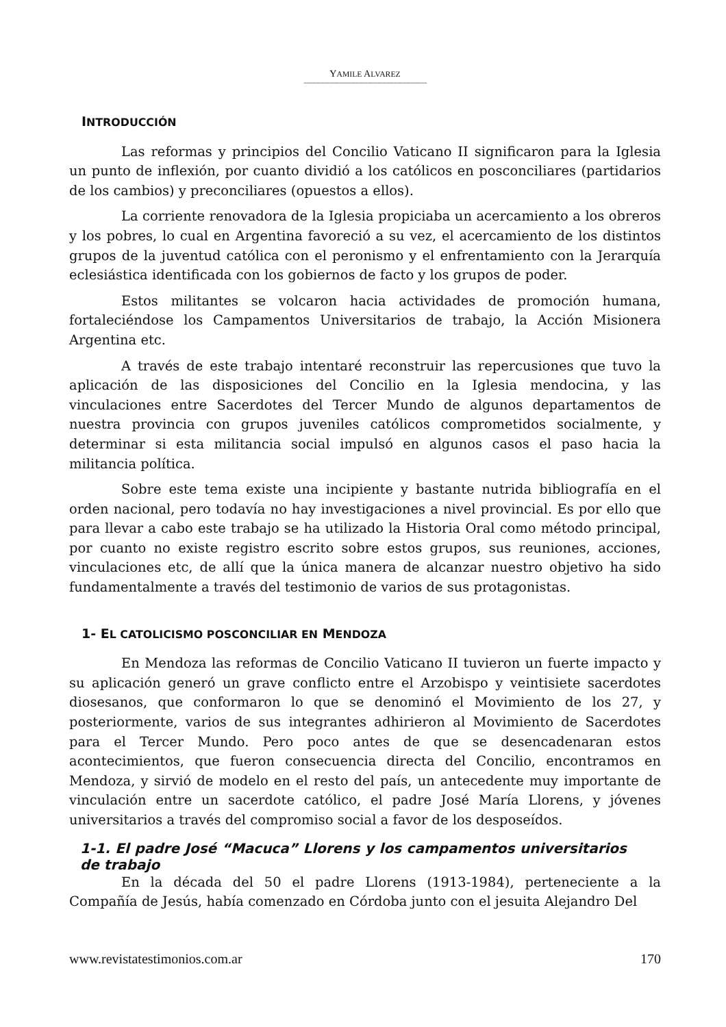YAMILE ALVAREZ
-----------------------------------------------------------------------------------
INTRODUCCIÓN
Las reformas y principios del Concilio Vaticano II significaron para la Iglesia un punto de inflexión, por cuanto dividió a los católicos en posconciliares (partidarios de los cambios) y preconciliares (opuestos a ellos).
La corriente renovadora de la Iglesia propiciaba un acercamiento a los obreros y los pobres, lo cual en Argentina favoreció a su vez, el acercamiento de los distintos grupos de la juventud católica con el peronismo y el enfrentamiento con la Jerarquía eclesiástica identificada con los gobiernos de facto y los grupos de poder.
Estos militantes se volcaron hacia actividades de promoción humana, fortaleciéndose los Campamentos Universitarios de trabajo, la Acción Misionera Argentina etc.
A través de este trabajo intentaré reconstruir las repercusiones que tuvo la aplicación de las disposiciones del Concilio en la Iglesia mendocina, y las vinculaciones entre Sacerdotes del Tercer Mundo de algunos departamentos de nuestra provincia con grupos juveniles católicos comprometidos socialmente, y determinar si esta militancia social impulsó en algunos casos el paso hacia la militancia política.
Sobre este tema existe una incipiente y bastante nutrida bibliografía en el orden nacional, pero todavía no hay investigaciones a nivel provincial. Es por ello que para llevar a cabo este trabajo se ha utilizado la Historia Oral como método principal, por cuanto no existe registro escrito sobre estos grupos, sus reuniones, acciones, vinculaciones etc, de allí que la única manera de alcanzar nuestro objetivo ha sido fundamentalmente a través del testimonio de varios de sus protagonistas.
1- EL CATOLICISMO POSCONCILIAR EN MENDOZA
En Mendoza las reformas de Concilio Vaticano II tuvieron un fuerte impacto y su aplicación generó un grave conflicto entre el Arzobispo y veintisiete sacerdotes diosesanos, que conformaron lo que se denominó el Movimiento de los 27, y posteriormente, varios de sus integrantes adhirieron al Movimiento de Sacerdotes para el Tercer Mundo. Pero poco antes de que se desencadenaran estos acontecimientos, que fueron consecuencia directa del Concilio, encontramos en Mendoza, y sirvió de modelo en el resto del país, un antecedente muy importante de vinculación entre un sacerdote católico, el padre José María Llorens, y jóvenes universitarios a través del compromiso social a favor de los desposeídos.
1-1. El padre José “Macuca” Llorens y los campamentos universitarios de trabajo
En la década del 50 el padre Llorens (1913-1984), perteneciente a la Compañía de Jesús, había comenzado en Córdoba junto con el jesuita Alejandro Del
www.revistatestimonios.com.ar 170